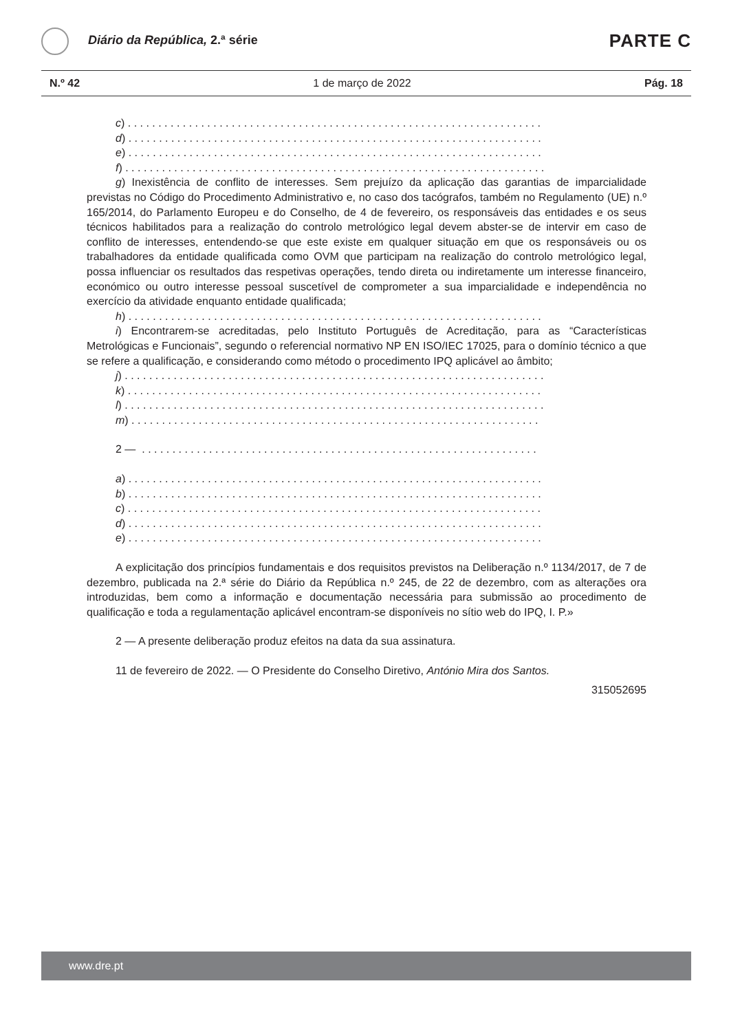Diário da República, 2.ª série PARTE C
N.º 42 1 de março de 2022 Pág. 18
c) . . . . . . . . . . . . . . . . . . . . . . . . . . . . . . . . . . . . . . . . . . . . . . . . . . . . . . . . . . . . . . . . . . . .
d) . . . . . . . . . . . . . . . . . . . . . . . . . . . . . . . . . . . . . . . . . . . . . . . . . . . . . . . . . . . . . . . . . . . .
e) . . . . . . . . . . . . . . . . . . . . . . . . . . . . . . . . . . . . . . . . . . . . . . . . . . . . . . . . . . . . . . . . . . . .
f) . . . . . . . . . . . . . . . . . . . . . . . . . . . . . . . . . . . . . . . . . . . . . . . . . . . . . . . . . . . . . . . . . . . . .
g) Inexistência de conflito de interesses. Sem prejuízo da aplicação das garantias de imparcialidade previstas no Código do Procedimento Administrativo e, no caso dos tacógrafos, também no Regulamento (UE) n.º 165/2014, do Parlamento Europeu e do Conselho, de 4 de fevereiro, os responsáveis das entidades e os seus técnicos habilitados para a realização do controlo metrológico legal devem abster-se de intervir em caso de conflito de interesses, entendendo-se que este existe em qualquer situação em que os responsáveis ou os trabalhadores da entidade qualificada como OVM que participam na realização do controlo metrológico legal, possa influenciar os resultados das respetivas operações, tendo direta ou indiretamente um interesse financeiro, económico ou outro interesse pessoal suscetível de comprometer a sua imparcialidade e independência no exercício da atividade enquanto entidade qualificada;
h) . . . . . . . . . . . . . . . . . . . . . . . . . . . . . . . . . . . . . . . . . . . . . . . . . . . . . . . . . . . . . . . . . . . .
i) Encontrarem-se acreditadas, pelo Instituto Português de Acreditação, para as “Características Metrológicas e Funcionais”, segundo o referencial normativo NP EN ISO/IEC 17025, para o domínio técnico a que se refere a qualificação, e considerando como método o procedimento IPQ aplicável ao âmbito;
j) . . . . . . . . . . . . . . . . . . . . . . . . . . . . . . . . . . . . . . . . . . . . . . . . . . . . . . . . . . . . . . . . . . . . .
k) . . . . . . . . . . . . . . . . . . . . . . . . . . . . . . . . . . . . . . . . . . . . . . . . . . . . . . . . . . . . . . . . . . . .
l) . . . . . . . . . . . . . . . . . . . . . . . . . . . . . . . . . . . . . . . . . . . . . . . . . . . . . . . . . . . . . . . . . . . . .
m) . . . . . . . . . . . . . . . . . . . . . . . . . . . . . . . . . . . . . . . . . . . . . . . . . . . . . . . . . . . . . . . . . . .
2 — . . . . . . . . . . . . . . . . . . . . . . . . . . . . . . . . . . . . . . . . . . . . . . . . . . . . . . . . . . . . . . . . .
a) . . . . . . . . . . . . . . . . . . . . . . . . . . . . . . . . . . . . . . . . . . . . . . . . . . . . . . . . . . . . . . . . . . . .
b) . . . . . . . . . . . . . . . . . . . . . . . . . . . . . . . . . . . . . . . . . . . . . . . . . . . . . . . . . . . . . . . . . . . .
c) . . . . . . . . . . . . . . . . . . . . . . . . . . . . . . . . . . . . . . . . . . . . . . . . . . . . . . . . . . . . . . . . . . . .
d) . . . . . . . . . . . . . . . . . . . . . . . . . . . . . . . . . . . . . . . . . . . . . . . . . . . . . . . . . . . . . . . . . . . .
e) . . . . . . . . . . . . . . . . . . . . . . . . . . . . . . . . . . . . . . . . . . . . . . . . . . . . . . . . . . . . . . . . . . . .
A explicitação dos princípios fundamentais e dos requisitos previstos na Deliberação n.º 1134/2017, de 7 de dezembro, publicada na 2.ª série do Diário da República n.º 245, de 22 de dezembro, com as alterações ora introduzidas, bem como a informação e documentação necessária para submissão ao procedimento de qualificação e toda a regulamentação aplicável encontram-se disponíveis no sítio web do IPQ, I. P.»
2 — A presente deliberação produz efeitos na data da sua assinatura.
11 de fevereiro de 2022. — O Presidente do Conselho Diretivo, António Mira dos Santos.
315052695
www.dre.pt